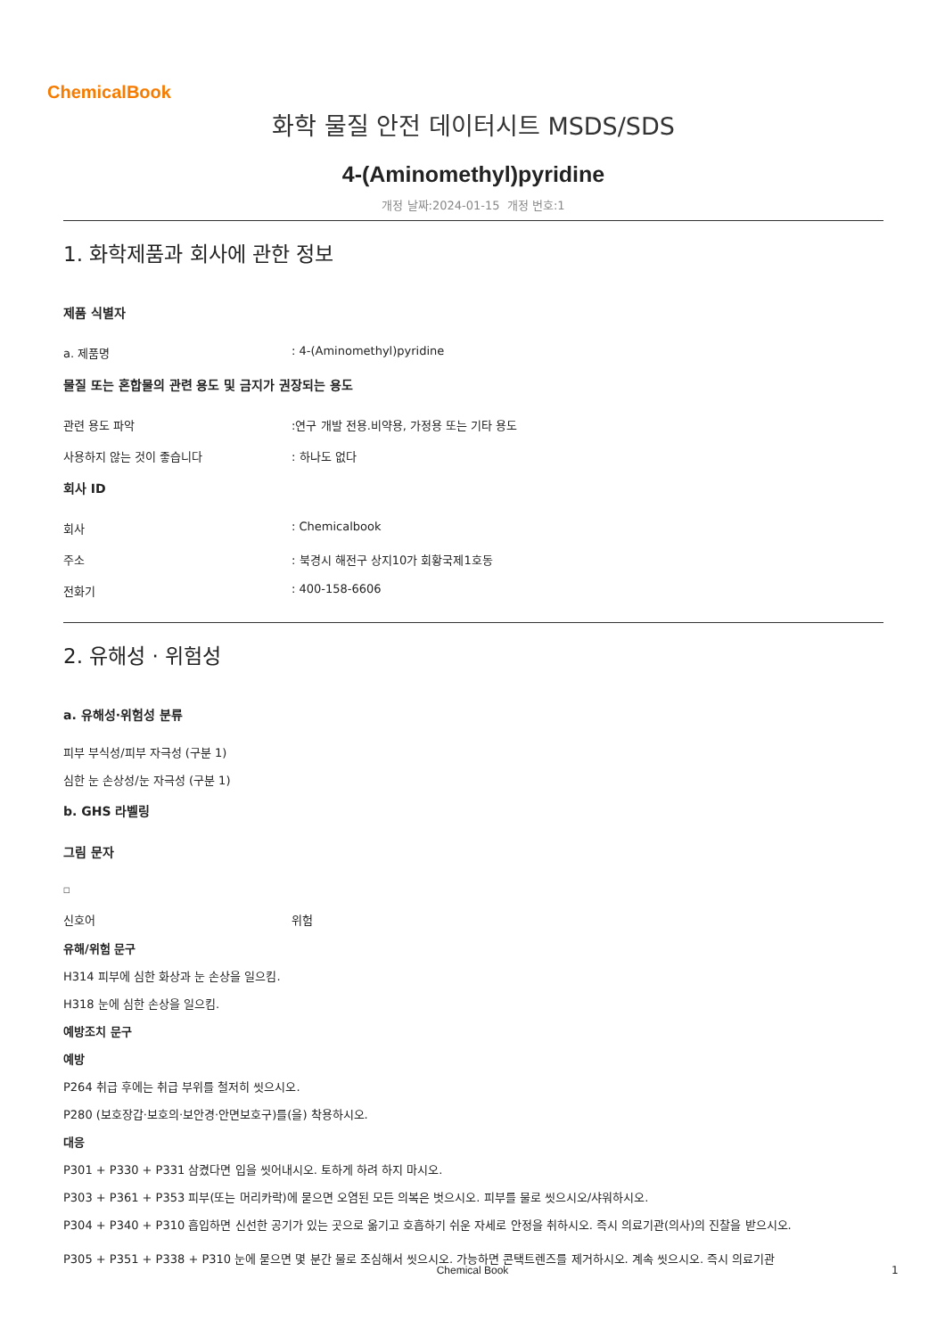ChemicalBook
화학 물질 안전 데이터시트 MSDS/SDS
4-(Aminomethyl)pyridine
개정 날짜:2024-01-15 개정 번호:1
1. 화학제품과 회사에 관한 정보
제품 식별자
a. 제품명: 4-(Aminomethyl)pyridine
물질 또는 혼합물의 관련 용도 및 금지가 권장되는 용도
관련 용도 파악:연구 개발 전용.비약용, 가정용 또는 기타 용도
사용하지 않는 것이 좋습니다: 하나도 없다
회사 ID
회사: Chemicalbook
주소: 북경시 해전구 상지10가 회황국제1호동
전화기: 400-158-6606
2. 유해성 · 위험성
a. 유해성·위험성 분류
피부 부식성/피부 자극성 (구분 1)
심한 눈 손상성/눈 자극성 (구분 1)
b. GHS 라벨링
그림 문자
□
신호어 위험
유해/위험 문구
H314 피부에 심한 화상과 눈 손상을 일으킴.
H318 눈에 심한 손상을 일으킴.
예방조치 문구
예방
P264 취급 후에는 취급 부위를 철저히 씻으시오.
P280 (보호장갑·보호의·보안경·안면보호구)를(을) 착용하시오.
대응
P301 + P330 + P331 삼켰다면 입을 씻어내시오. 토하게 하려 하지 마시오.
P303 + P361 + P353 피부(또는 머리카락)에 묻으면 오염된 모든 의복은 벗으시오. 피부를 물로 씻으시오/샤워하시오.
P304 + P340 + P310 흡입하면 신선한 공기가 있는 곳으로 옮기고 호흡하기 쉬운 자세로 안정을 취하시오. 즉시 의료기관(의사)의 진찰을 받으시오.
P305 + P351 + P338 + P310 눈에 묻으면 몇 분간 물로 조심해서 씻으시오. 가능하면 콘택트렌즈를 제거하시오. 계속 씻으시오. 즉시 의료기관
Chemical Book 1